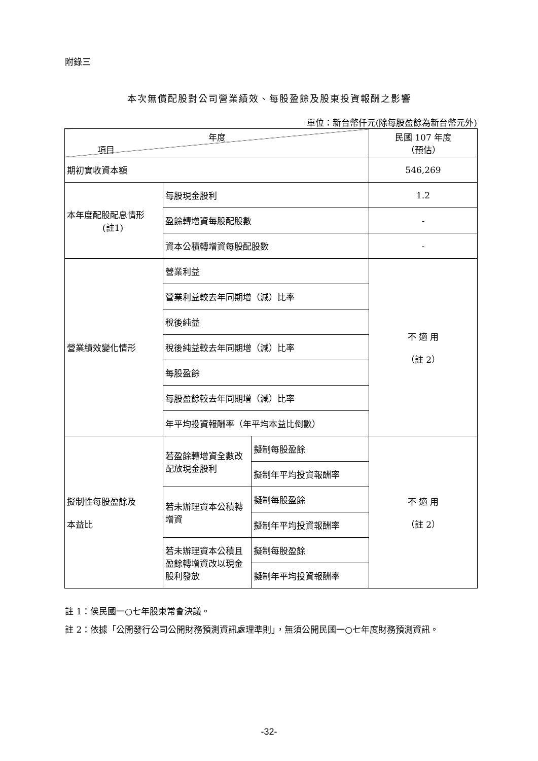附錄三
本次無償配股對公司營業績效、每股盈餘及股東投資報酬之影響
單位：新台幣仟元(除每股盈餘為新台幣元外)
| 年度 項目 | | | 民國 107 年度 （預估） |
| 期初實收資本額 | | | 546,269 |
| 本年度配股配息情形 (註1) | 每股現金股利 | | 1.2 |
| | 盈餘轉增資每股配股數 | | - |
| | 資本公積轉增資每股配股數 | | - |
| 營業績效變化情形 | 營業利益 | | 不 適 用 （註 2） |
| | 營業利益較去年同期增（減）比率 | | |
| | 稅後純益 | | |
| | 稅後純益較去年同期增（減）比率 | | |
| | 每股盈餘 | | |
| | 每股盈餘較去年同期增（減）比率 | | |
| | 年平均投資報酬率（年平均本益比倒數） | | |
| 擬制性每股盈餘及 本益比 | 若盈餘轉增資全數改配放現金股利 | 擬制每股盈餘 | 不 適 用 （註 2） |
| | | 擬制年平均投資報酬率 | |
| | 若未辦理資本公積轉增資 | 擬制每股盈餘 | |
| | | 擬制年平均投資報酬率 | |
| | 若未辦理資本公積且盈餘轉增資改以現金股利發放 | 擬制每股盈餘 | |
| | | 擬制年平均投資報酬率 | |
註 1：俟民國一○七年股東常會決議。
註 2：依據「公開發行公司公開財務預測資訊處理準則」，無須公開民國一○七年度財務預測資訊。
-32-